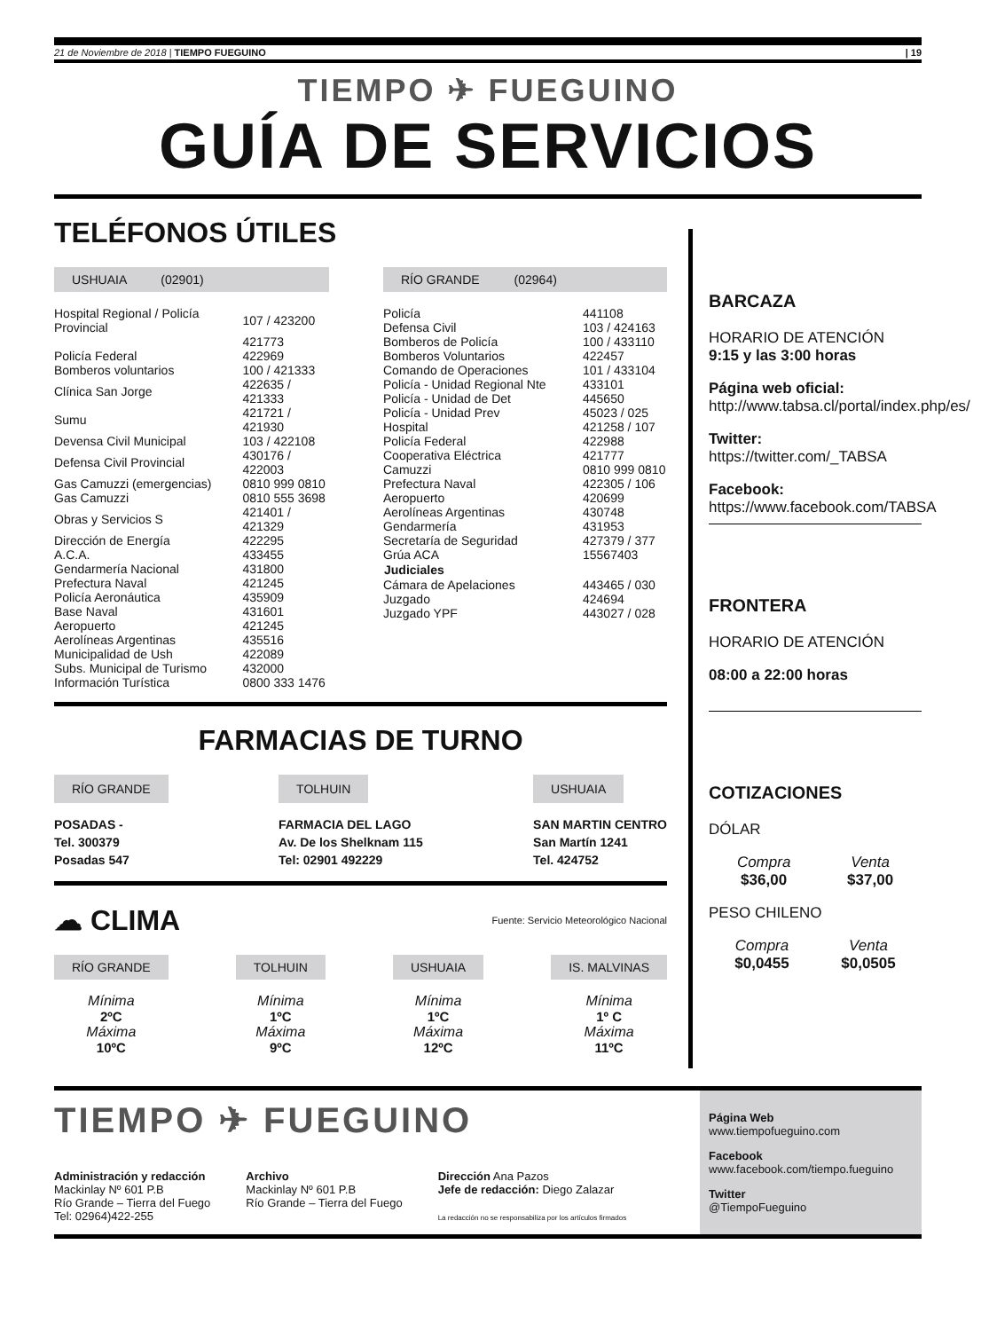21 de Noviembre de 2018 | TIEMPO FUEGUINO | 19
TIEMPO ✈ FUEGUINO
GUÍA DE SERVICIOS
TELÉFONOS ÚTILES
USHUAIA (02901)
| Hospital Regional / Policía Provincial | 107 / 423200 |
| | 421773 |
| Policía Federal | 422969 |
| Bomberos voluntarios | 100 / 421333 |
| Clínica San Jorge | 422635 / 421333 |
| Sumu | 421721 / 421930 |
| Devensa Civil Municipal | 103 / 422108 |
| Defensa Civil Provincial | 430176 / 422003 |
| Gas Camuzzi (emergencias) | 0810 999 0810 |
| Gas Camuzzi | 0810 555 3698 |
| Obras y Servicios S | 421401 / 421329 |
| Dirección de Energía | 422295 |
| A.C.A. | 433455 |
| Gendarmería Nacional | 431800 |
| Prefectura Naval | 421245 |
| Policía Aeronáutica | 435909 |
| Base Naval | 431601 |
| Aeropuerto | 421245 |
| Aerolíneas Argentinas | 435516 |
| Municipalidad de Ush | 422089 |
| Subs. Municipal de Turismo | 432000 |
| Información Turística | 0800 333 1476 |
RÍO GRANDE (02964)
| Policía | 441108 |
| Defensa Civil | 103 / 424163 |
| Bomberos de Policía | 100 / 433110 |
| Bomberos Voluntarios | 422457 |
| Comando de Operaciones | 101 / 433104 |
| Policía - Unidad Regional Nte | 433101 |
| Policía - Unidad de Det | 445650 |
| Policía - Unidad Prev | 45023 / 025 |
| Hospital | 421258 / 107 |
| Policía Federal | 422988 |
| Cooperativa Eléctrica | 421777 |
| Camuzzi | 0810 999 0810 |
| Prefectura Naval | 422305 / 106 |
| Aeropuerto | 420699 |
| Aerolíneas Argentinas | 430748 |
| Gendarmería | 431953 |
| Secretaría de Seguridad | 427379 / 377 |
| Grúa ACA | 15567403 |
| Judiciales | |
| Cámara de Apelaciones | 443465 / 030 |
| Juzgado | 424694 |
| Juzgado YPF | 443027 / 028 |
FARMACIAS DE TURNO
RÍO GRANDE
POSADAS -
Tel. 300379
Posadas 547
TOLHUIN
FARMACIA DEL LAGO
Av. De los Shelknam 115
Tel: 02901 492229
USHUAIA
SAN MARTIN CENTRO
San Martín 1241
Tel. 424752
☁ CLIMA
Fuente: Servicio Meteorológico Nacional
RÍO GRANDE
Mínima
2ºC
Máxima
10ºC
TOLHUIN
Mínima
1ºC
Máxima
9ºC
USHUAIA
Mínima
1ºC
Máxima
12ºC
IS. MALVINAS
Mínima
1º C
Máxima
11ºC
BARCAZA
HORARIO DE ATENCIÓN
9:15 y las 3:00 horas
Página web oficial:
http://www.tabsa.cl/portal/index.php/es/
Twitter:
https://twitter.com/_TABSA
Facebook:
https://www.facebook.com/TABSA
FRONTERA
HORARIO DE ATENCIÓN
08:00 a 22:00 horas
COTIZACIONES
DÓLAR
Compra
$36,00 Venta
$37,00
PESO CHILENO
Compra
$0,0455 Venta
$0,0505
TIEMPO ✈ FUEGUINO
Administración y redacción
Mackinlay Nº 601 P.B
Río Grande – Tierra del Fuego
Tel: 02964)422-255
Archivo
Mackinlay Nº 601 P.B
Río Grande – Tierra del Fuego
Dirección Ana Pazos
Jefe de redacción: Diego Zalazar
La redacción no se responsabiliza por los artículos firmados
Página Web
www.tiempofueguino.com
Facebook
www.facebook.com/tiempo.fueguino
Twitter
@TiempoFueguino